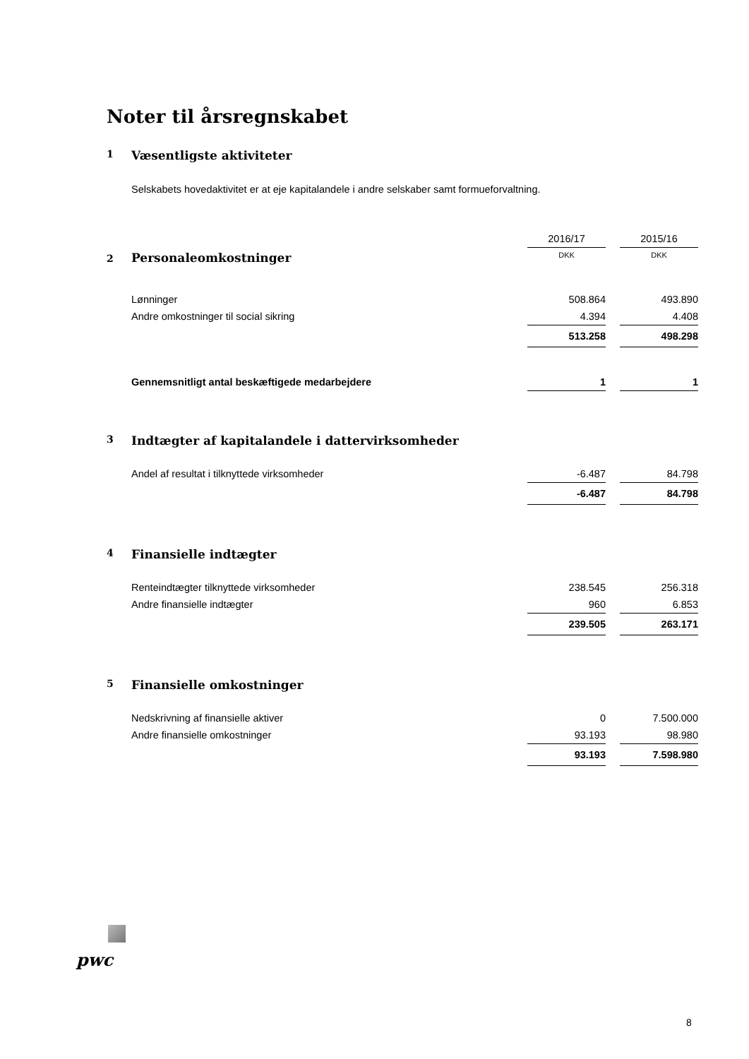Noter til årsregnskabet
1 Væsentligste aktiviteter
Selskabets hovedaktivitet er at eje kapitalandele i andre selskaber samt formueforvaltning.
| | 2016/17 | | 2015/16 |
| 2 Personaleomkostninger | DKK | | DKK |
| Lønninger | 508.864 | | 493.890 |
| Andre omkostninger til social sikring | 4.394 | | 4.408 |
| | 513.258 | | 498.298 |
| Gennemsnitligt antal beskæftigede medarbejdere | 1 | | 1 |
3 Indtægter af kapitalandele i dattervirksomheder
| Andel af resultat i tilknyttede virksomheder | -6.487 | | 84.798 |
| | -6.487 | | 84.798 |
4 Finansielle indtægter
| Renteindtægter tilknyttede virksomheder | 238.545 | | 256.318 |
| Andre finansielle indtægter | 960 | | 6.853 |
| | 239.505 | | 263.171 |
5 Finansielle omkostninger
| Nedskrivning af finansielle aktiver | 0 | | 7.500.000 |
| Andre finansielle omkostninger | 93.193 | | 98.980 |
| | 93.193 | | 7.598.980 |
pwc
8